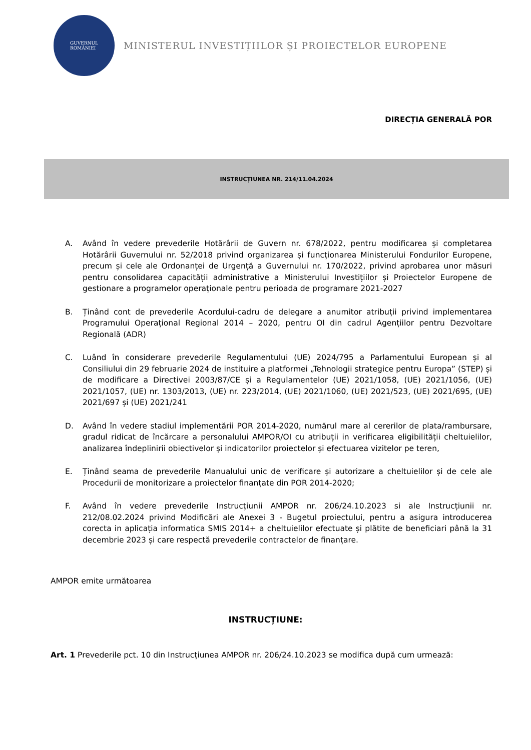GUVERNUL
ROMÂNIEI
MINISTERUL INVESTIȚIILOR ȘI PROIECTELOR EUROPENE
DIRECȚIA GENERALĂ POR
INSTRUCȚIUNEA NR. 214/11.04.2024
A. Având în vedere prevederile Hotărârii de Guvern nr. 678/2022, pentru modificarea și completarea Hotărârii Guvernului nr. 52/2018 privind organizarea și funcționarea Ministerului Fondurilor Europene, precum și cele ale Ordonanței de Urgență a Guvernului nr. 170/2022, privind aprobarea unor măsuri pentru consolidarea capacității administrative a Ministerului Investițiilor și Proiectelor Europene de gestionare a programelor operaționale pentru perioada de programare 2021-2027
B. Ținând cont de prevederile Acordului-cadru de delegare a anumitor atribuții privind implementarea Programului Operațional Regional 2014 – 2020, pentru OI din cadrul Agențiilor pentru Dezvoltare Regională (ADR)
C. Luând în considerare prevederile Regulamentului (UE) 2024/795 a Parlamentului European și al Consiliului din 29 februarie 2024 de instituire a platformei „Tehnologii strategice pentru Europa” (STEP) și de modificare a Directivei 2003/87/CE și a Regulamentelor (UE) 2021/1058, (UE) 2021/1056, (UE) 2021/1057, (UE) nr. 1303/2013, (UE) nr. 223/2014, (UE) 2021/1060, (UE) 2021/523, (UE) 2021/695, (UE) 2021/697 și (UE) 2021/241
D. Având în vedere stadiul implementării POR 2014-2020, numărul mare al cererilor de plata/rambursare, gradul ridicat de încărcare a personalului AMPOR/OI cu atribuții in verificarea eligibilității cheltuielilor, analizarea îndeplinirii obiectivelor și indicatorilor proiectelor și efectuarea vizitelor pe teren,
E. Ținând seama de prevederile Manualului unic de verificare și autorizare a cheltuielilor și de cele ale Procedurii de monitorizare a proiectelor finanțate din POR 2014-2020;
F. Având în vedere prevederile Instrucțiunii AMPOR nr. 206/24.10.2023 si ale Instrucțiunii nr. 212/08.02.2024 privind Modificări ale Anexei 3 - Bugetul proiectului, pentru a asigura introducerea corecta in aplicația informatica SMIS 2014+ a cheltuielilor efectuate și plătite de beneficiari până la 31 decembrie 2023 și care respectă prevederile contractelor de finanțare.
AMPOR emite următoarea
INSTRUCȚIUNE:
Art. 1 Prevederile pct. 10 din Instrucțiunea AMPOR nr. 206/24.10.2023 se modifica după cum urmează: